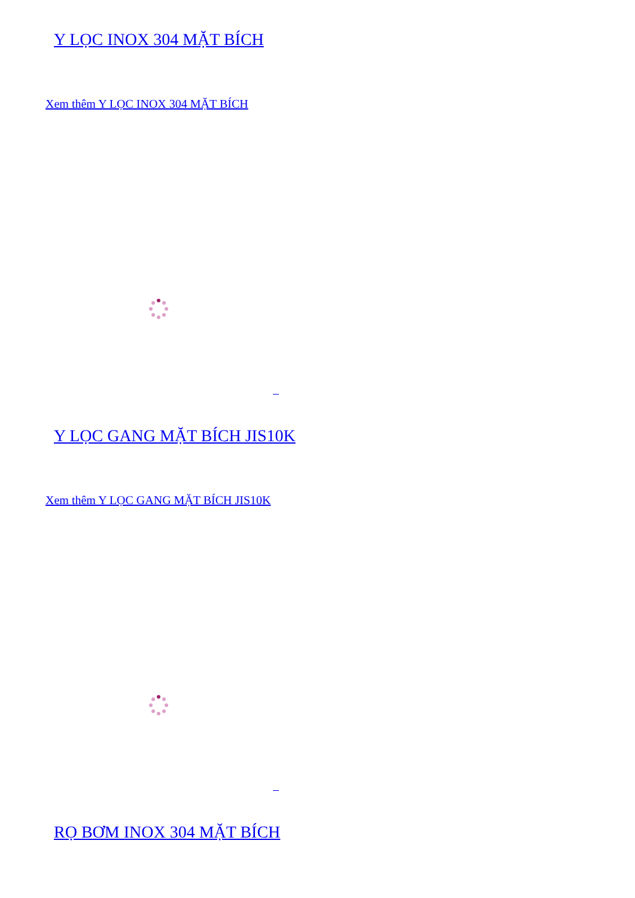Y LỌC INOX 304 MẶT BÍCH
Xem thêm Y LỌC INOX 304 MẶT BÍCH
Y LỌC GANG MẶT BÍCH JIS10K
Xem thêm Y LỌC GANG MẶT BÍCH JIS10K
RỌ BƠM INOX 304 MẶT BÍCH